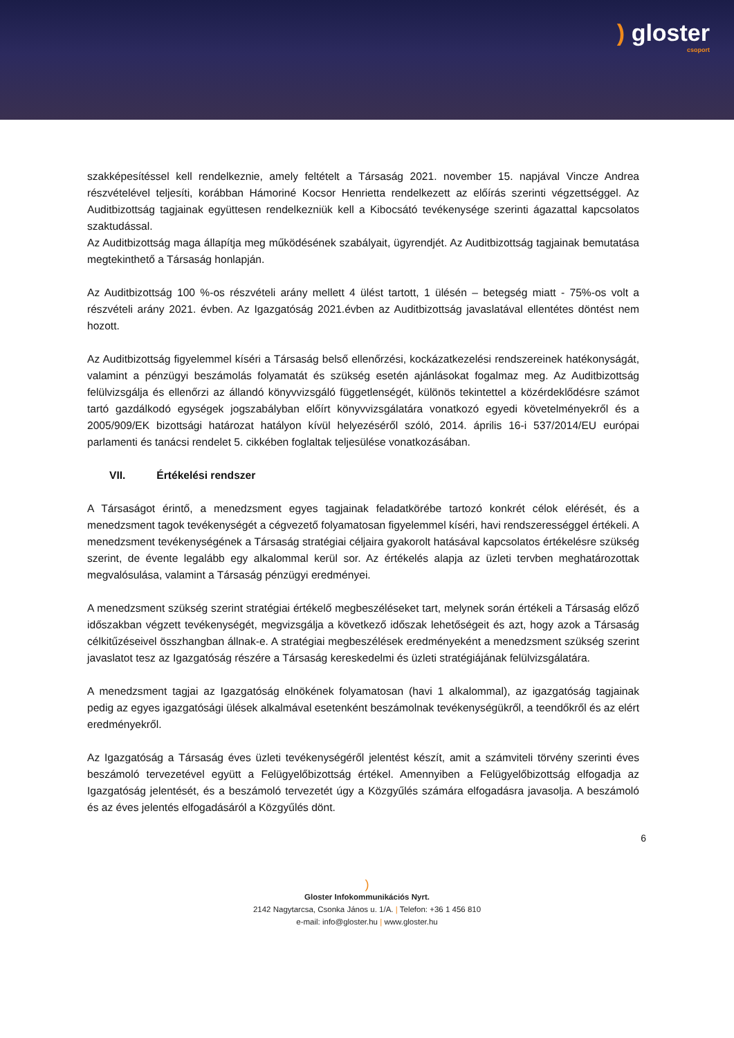) gloster
csoport
szakképesítéssel kell rendelkeznie, amely feltételt a Társaság 2021. november 15. napjával Vincze Andrea részvételével teljesíti, korábban Hámoriné Kocsor Henrietta rendelkezett az előírás szerinti végzettséggel. Az Auditbizottság tagjainak együttesen rendelkezniük kell a Kibocsátó tevékenysége szerinti ágazattal kapcsolatos szaktudással.
Az Auditbizottság maga állapítja meg működésének szabályait, ügyrendjét. Az Auditbizottság tagjainak bemutatása megtekinthető a Társaság honlapján.
Az Auditbizottság 100 %-os részvételi arány mellett 4 ülést tartott, 1 ülésén – betegség miatt - 75%-os volt a részvételi arány 2021. évben. Az Igazgatóság 2021.évben az Auditbizottság javaslatával ellentétes döntést nem hozott.
Az Auditbizottság figyelemmel kíséri a Társaság belső ellenőrzési, kockázatkezelési rendszereinek hatékonyságát, valamint a pénzügyi beszámolás folyamatát és szükség esetén ajánlásokat fogalmaz meg. Az Auditbizottság felülvizsgálja és ellenőrzi az állandó könyvvizsgáló függetlenségét, különös tekintettel a közérdeklődésre számot tartó gazdálkodó egységek jogszabályban előírt könyvvizsgálatára vonatkozó egyedi követelményekről és a 2005/909/EK bizottsági határozat hatályon kívül helyezéséről szóló, 2014. április 16-i 537/2014/EU európai parlamenti és tanácsi rendelet 5. cikkében foglaltak teljesülése vonatkozásában.
VII. Értékelési rendszer
A Társaságot érintő, a menedzsment egyes tagjainak feladatkörébe tartozó konkrét célok elérését, és a menedzsment tagok tevékenységét a cégvezető folyamatosan figyelemmel kíséri, havi rendszerességgel értékeli. A menedzsment tevékenységének a Társaság stratégiai céljaira gyakorolt hatásával kapcsolatos értékelésre szükség szerint, de évente legalább egy alkalommal kerül sor. Az értékelés alapja az üzleti tervben meghatározottak megvalósulása, valamint a Társaság pénzügyi eredményei.
A menedzsment szükség szerint stratégiai értékelő megbeszéléseket tart, melynek során értékeli a Társaság előző időszakban végzett tevékenységét, megvizsgálja a következő időszak lehetőségeit és azt, hogy azok a Társaság célkitűzéseivel összhangban állnak-e. A stratégiai megbeszélések eredményeként a menedzsment szükség szerint javaslatot tesz az Igazgatóság részére a Társaság kereskedelmi és üzleti stratégiájának felülvizsgálatára.
A menedzsment tagjai az Igazgatóság elnökének folyamatosan (havi 1 alkalommal), az igazgatóság tagjainak pedig az egyes igazgatósági ülések alkalmával esetenként beszámolnak tevékenységükről, a teendőkről és az elért eredményekről.
Az Igazgatóság a Társaság éves üzleti tevékenységéről jelentést készít, amit a számviteli törvény szerinti éves beszámoló tervezetével együtt a Felügyelőbizottság értékel. Amennyiben a Felügyelőbizottság elfogadja az Igazgatóság jelentését, és a beszámoló tervezetét úgy a Közgyűlés számára elfogadásra javasolja. A beszámoló és az éves jelentés elfogadásáról a Közgyűlés dönt.
6
)
Gloster Infokommunikációs Nyrt.
2142 Nagytarcsa, Csonka János u. 1/A. | Telefon: +36 1 456 810
e-mail: info@gloster.hu | www.gloster.hu